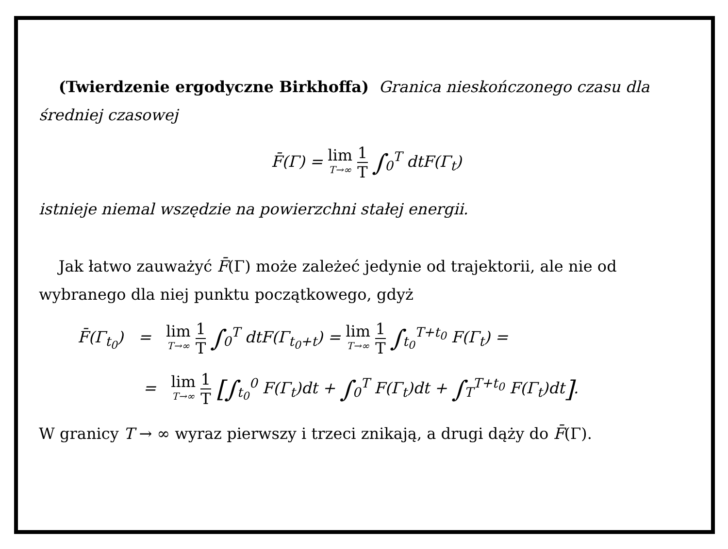(Twierdzenie ergodyczne Birkhoffa) Granica nieskończonego czasu dla średniej czasowej
F̄(Γ) = lim T→∞ 1 T ∫<sub>0</sub><sup>T</sup> dt F(Γ<sub>t</sub>)
istnieje niemal wszędzie na powierzchni stałej energii.
Jak łatwo zauważyć F̄(Γ) może zależeć jedynie od trajektorii, ale nie od wybranego dla niej punktu początkowego, gdyż
F̄(Γ<sub>t<sub>0</sub></sub>) = lim T→∞ 1 T ∫<sub>0</sub><sup>T</sup> dtF(Γ<sub>t<sub>0</sub>+t</sub>) = lim T→∞ 1 T ∫<sub>t<sub>0</sub></sub><sup>T+t<sub>0</sub></sup> F(Γ<sub>t</sub>) =
= lim T→∞ 1 T [∫<sub>t<sub>0</sub></sub><sup>0</sup> F(Γ<sub>t</sub>)dt + ∫<sub>0</sub><sup>T</sup> F(Γ<sub>t</sub>)dt + ∫<sub>T</sub><sup>T+t<sub>0</sub></sup> F(Γ<sub>t</sub>)dt].
W granicy T → ∞ wyraz pierwszy i trzeci znikają, a drugi dąży do F̄(Γ).